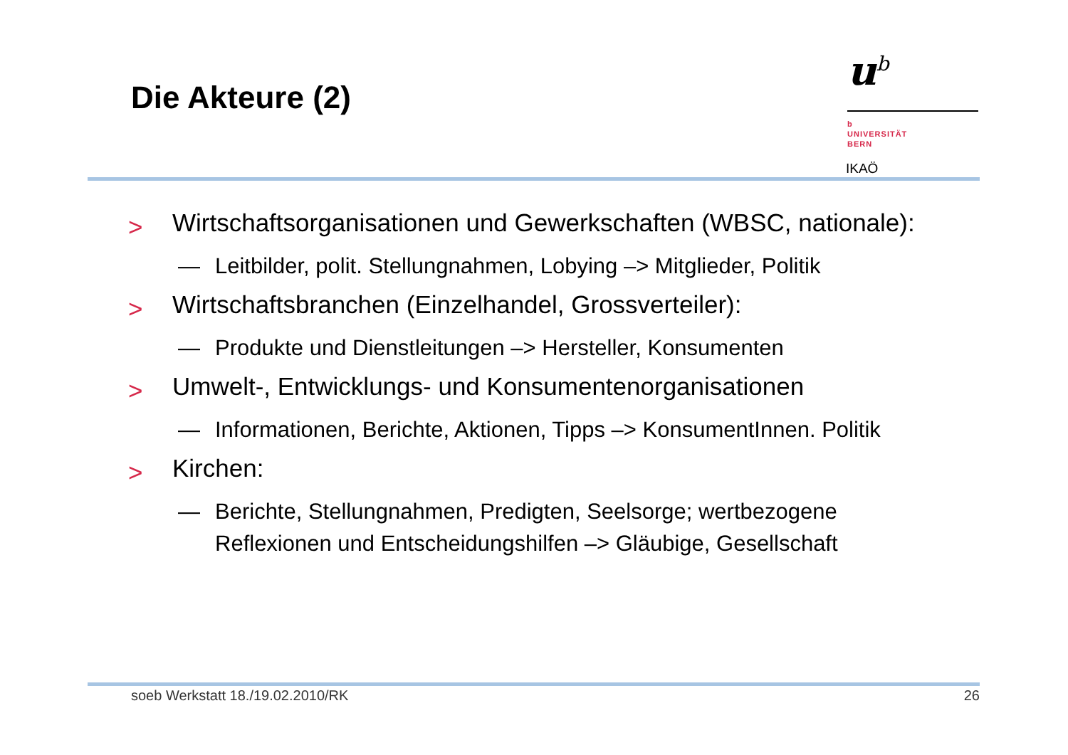Die Akteure (2)
u<sup>b</sup>
b
UNIVERSITÄT
BERN
IKAÖ
> Wirtschaftsorganisationen und Gewerkschaften (WBSC, nationale):
— Leitbilder, polit. Stellungnahmen, Lobying –> Mitglieder, Politik
> Wirtschaftsbranchen (Einzelhandel, Grossverteiler):
— Produkte und Dienstleitungen –> Hersteller, Konsumenten
> Umwelt-, Entwicklungs- und Konsumentenorganisationen
— Informationen, Berichte, Aktionen, Tipps –> KonsumentInnen. Politik
> Kirchen:
— Berichte, Stellungnahmen, Predigten, Seelsorge; wertbezogene
Reflexionen und Entscheidungshilfen –> Gläubige, Gesellschaft
soeb Werkstatt 18./19.02.2010/RK 26